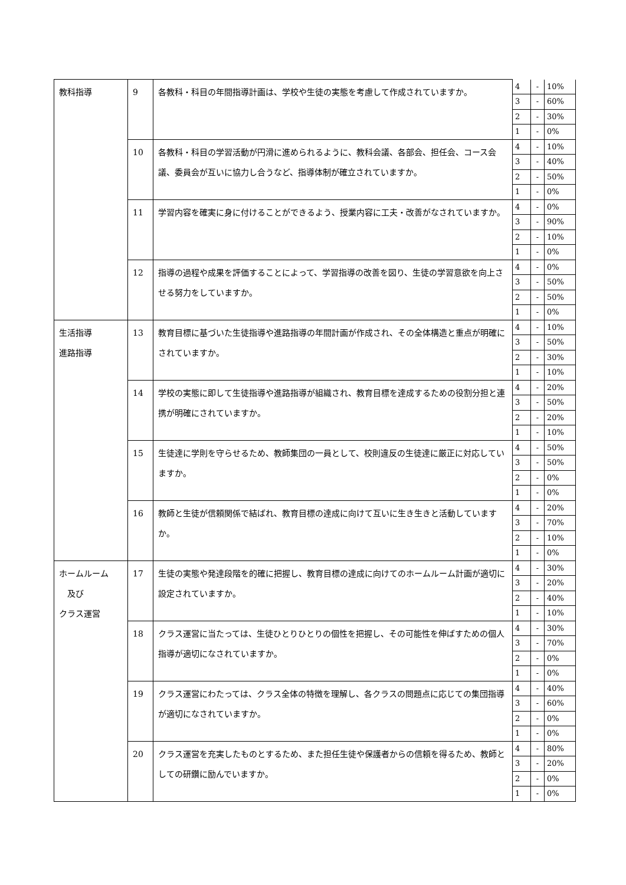| 教科指導 | 9 | 各教科・科目の年間指導計画は、学校や生徒の実態を考慮して作成されていますか。 | 4 | - | 10% |
| | | | 3 | - | 60% |
| | | | 2 | - | 30% |
| | | | 1 | - | 0% |
| | 10 | 各教科・科目の学習活動が円滑に進められるように、教科会議、各部会、担任会、コース会議、委員会が互いに協力し合うなど、指導体制が確立されていますか。 | 4 | - | 10% |
| | | | 3 | - | 40% |
| | | | 2 | - | 50% |
| | | | 1 | - | 0% |
| | 11 | 学習内容を確実に身に付けることができるよう、授業内容に工夫・改善がなされていますか。 | 4 | - | 0% |
| | | | 3 | - | 90% |
| | | | 2 | - | 10% |
| | | | 1 | - | 0% |
| | 12 | 指導の過程や成果を評価することによって、学習指導の改善を図り、生徒の学習意欲を向上させる努力をしていますか。 | 4 | - | 0% |
| | | | 3 | - | 50% |
| | | | 2 | - | 50% |
| | | | 1 | - | 0% |
| 生活指導 進路指導 | 13 | 教育目標に基づいた生徒指導や進路指導の年間計画が作成され、その全体構造と重点が明確にされていますか。 | 4 | - | 10% |
| | | | 3 | - | 50% |
| | | | 2 | - | 30% |
| | | | 1 | - | 10% |
| | 14 | 学校の実態に即して生徒指導や進路指導が組織され、教育目標を達成するための役割分担と連携が明確にされていますか。 | 4 | - | 20% |
| | | | 3 | - | 50% |
| | | | 2 | - | 20% |
| | | | 1 | - | 10% |
| | 15 | 生徒達に学則を守らせるため、教師集団の一員として、校則違反の生徒達に厳正に対応していますか。 | 4 | - | 50% |
| | | | 3 | - | 50% |
| | | | 2 | - | 0% |
| | | | 1 | - | 0% |
| | 16 | 教師と生徒が信頼関係で結ばれ、教育目標の達成に向けて互いに生き生きと活動していますか。 | 4 | - | 20% |
| | | | 3 | - | 70% |
| | | | 2 | - | 10% |
| | | | 1 | - | 0% |
| ホームルーム 及び クラス運営 | 17 | 生徒の実態や発達段階を的確に把握し、教育目標の達成に向けてのホームルーム計画が適切に設定されていますか。 | 4 | - | 30% |
| | | | 3 | - | 20% |
| | | | 2 | - | 40% |
| | | | 1 | - | 10% |
| | 18 | クラス運営に当たっては、生徒ひとりひとりの個性を把握し、その可能性を伸ばすための個人指導が適切になされていますか。 | 4 | - | 30% |
| | | | 3 | - | 70% |
| | | | 2 | - | 0% |
| | | | 1 | - | 0% |
| | 19 | クラス運営にわたっては、クラス全体の特徴を理解し、各クラスの問題点に応じての集団指導が適切になされていますか。 | 4 | - | 40% |
| | | | 3 | - | 60% |
| | | | 2 | - | 0% |
| | | | 1 | - | 0% |
| | 20 | クラス運営を充実したものとするため、また担任生徒や保護者からの信頼を得るため、教師としての研鑽に励んでいますか。 | 4 | - | 80% |
| | | | 3 | - | 20% |
| | | | 2 | - | 0% |
| | | | 1 | - | 0% |